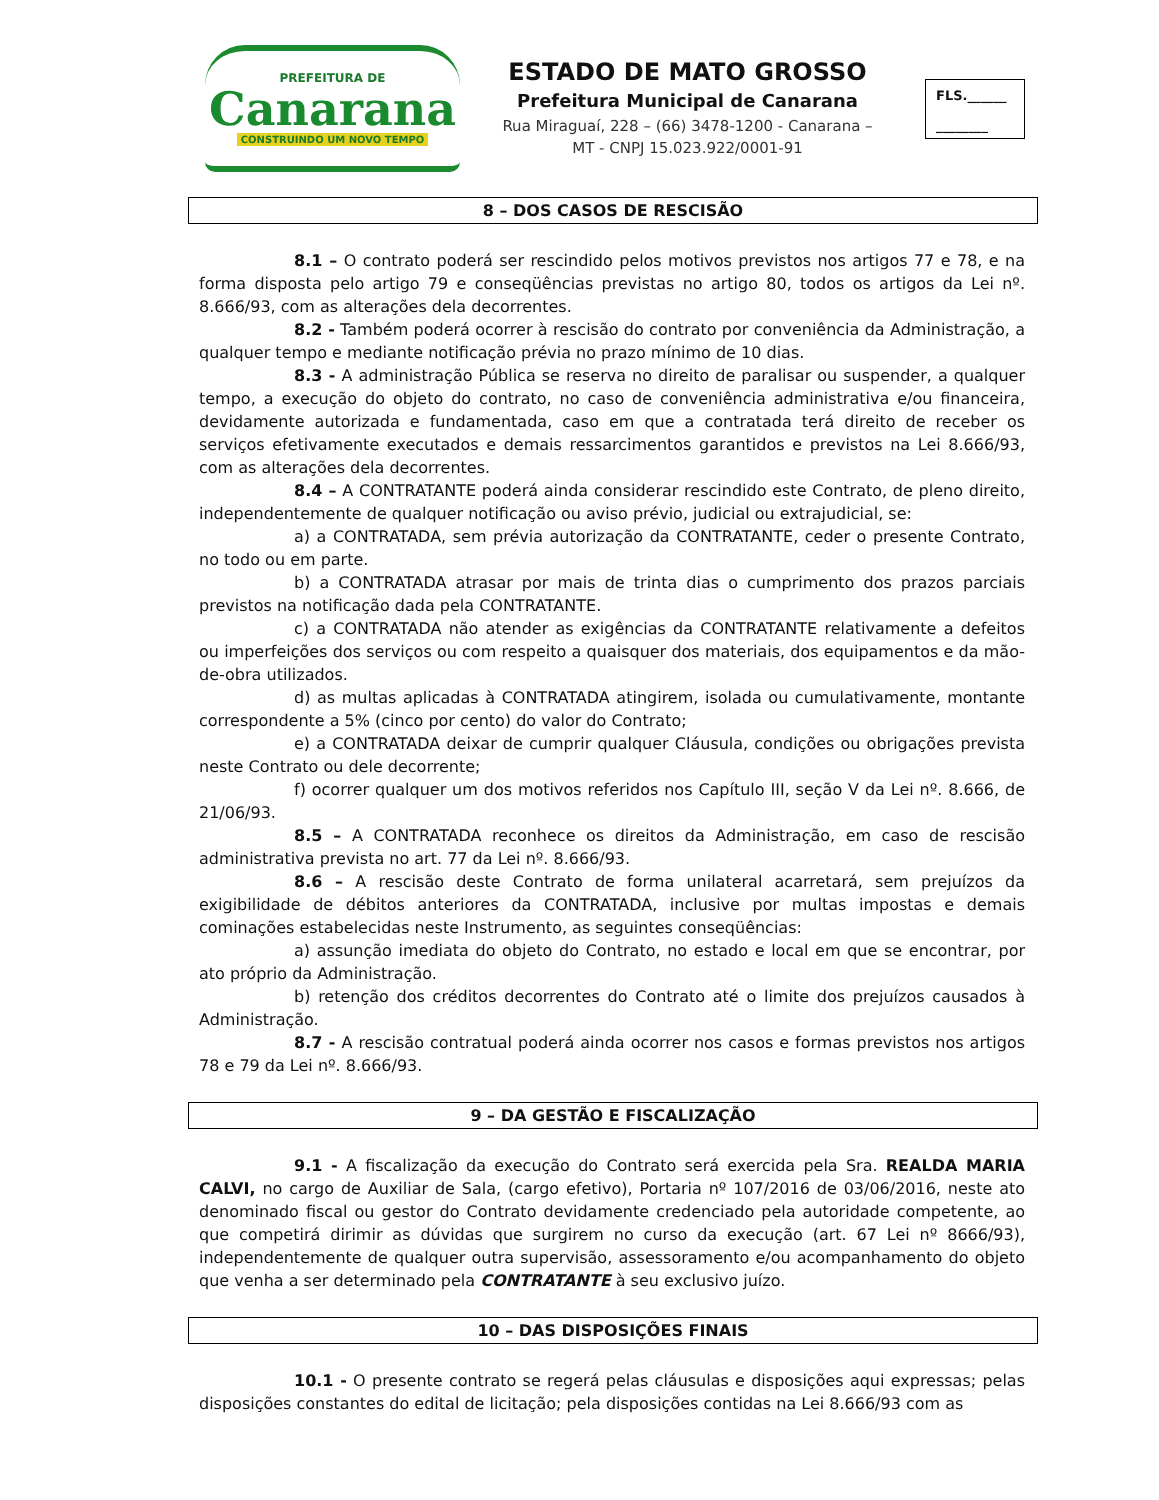PREFEITURA DE
Canarana
CONSTRUINDO UM NOVO TEMPO
ESTADO DE MATO GROSSO
Prefeitura Municipal de Canarana
Rua Miraguaí, 228 – (66) 3478-1200 - Canarana –
MT - CNPJ 15.023.922/0001-91
FLS.______
________
8 – DOS CASOS DE RESCISÃO
8.1 – O contrato poderá ser rescindido pelos motivos previstos nos artigos 77 e 78, e na forma disposta pelo artigo 79 e conseqüências previstas no artigo 80, todos os artigos da Lei nº. 8.666/93, com as alterações dela decorrentes.
8.2 - Também poderá ocorrer à rescisão do contrato por conveniência da Administração, a qualquer tempo e mediante notificação prévia no prazo mínimo de 10 dias.
8.3 - A administração Pública se reserva no direito de paralisar ou suspender, a qualquer tempo, a execução do objeto do contrato, no caso de conveniência administrativa e/ou financeira, devidamente autorizada e fundamentada, caso em que a contratada terá direito de receber os serviços efetivamente executados e demais ressarcimentos garantidos e previstos na Lei 8.666/93, com as alterações dela decorrentes.
8.4 – A CONTRATANTE poderá ainda considerar rescindido este Contrato, de pleno direito, independentemente de qualquer notificação ou aviso prévio, judicial ou extrajudicial, se:
a) a CONTRATADA, sem prévia autorização da CONTRATANTE, ceder o presente Contrato, no todo ou em parte.
b) a CONTRATADA atrasar por mais de trinta dias o cumprimento dos prazos parciais previstos na notificação dada pela CONTRATANTE.
c) a CONTRATADA não atender as exigências da CONTRATANTE relativamente a defeitos ou imperfeições dos serviços ou com respeito a quaisquer dos materiais, dos equipamentos e da mão-de-obra utilizados.
d) as multas aplicadas à CONTRATADA atingirem, isolada ou cumulativamente, montante correspondente a 5% (cinco por cento) do valor do Contrato;
e) a CONTRATADA deixar de cumprir qualquer Cláusula, condições ou obrigações prevista neste Contrato ou dele decorrente;
f) ocorrer qualquer um dos motivos referidos nos Capítulo III, seção V da Lei nº. 8.666, de 21/06/93.
8.5 – A CONTRATADA reconhece os direitos da Administração, em caso de rescisão administrativa prevista no art. 77 da Lei nº. 8.666/93.
8.6 – A rescisão deste Contrato de forma unilateral acarretará, sem prejuízos da exigibilidade de débitos anteriores da CONTRATADA, inclusive por multas impostas e demais cominações estabelecidas neste Instrumento, as seguintes conseqüências:
a) assunção imediata do objeto do Contrato, no estado e local em que se encontrar, por ato próprio da Administração.
b) retenção dos créditos decorrentes do Contrato até o limite dos prejuízos causados à Administração.
8.7 - A rescisão contratual poderá ainda ocorrer nos casos e formas previstos nos artigos 78 e 79 da Lei nº. 8.666/93.
9 – DA GESTÃO E FISCALIZAÇÃO
9.1 - A fiscalização da execução do Contrato será exercida pela Sra. REALDA MARIA CALVI, no cargo de Auxiliar de Sala, (cargo efetivo), Portaria nº 107/2016 de 03/06/2016, neste ato denominado fiscal ou gestor do Contrato devidamente credenciado pela autoridade competente, ao que competirá dirimir as dúvidas que surgirem no curso da execução (art. 67 Lei nº 8666/93), independentemente de qualquer outra supervisão, assessoramento e/ou acompanhamento do objeto que venha a ser determinado pela CONTRATANTE à seu exclusivo juízo.
10 – DAS DISPOSIÇÕES FINAIS
10.1 - O presente contrato se regerá pelas cláusulas e disposições aqui expressas; pelas disposições constantes do edital de licitação; pela disposições contidas na Lei 8.666/93 com as